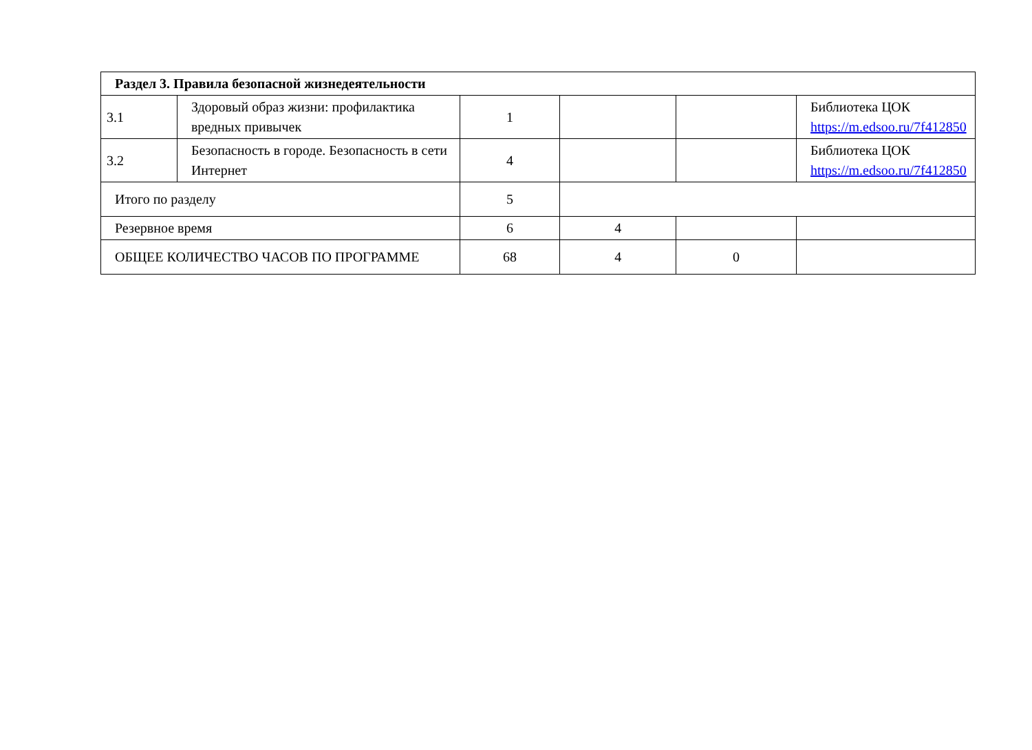| Раздел 3. Правила безопасной жизнедеятельности | | | | | |
| 3.1 | Здоровый образ жизни: профилактика вредных привычек | 1 | | | Библиотека ЦОК https://m.edsoo.ru/7f412850 |
| 3.2 | Безопасность в городе. Безопасность в сети Интернет | 4 | | | Библиотека ЦОК https://m.edsoo.ru/7f412850 |
| Итого по разделу | | 5 | | | |
| Резервное время | | 6 | 4 | | |
| ОБЩЕЕ КОЛИЧЕСТВО ЧАСОВ ПО ПРОГРАММЕ | | 68 | 4 | 0 | |